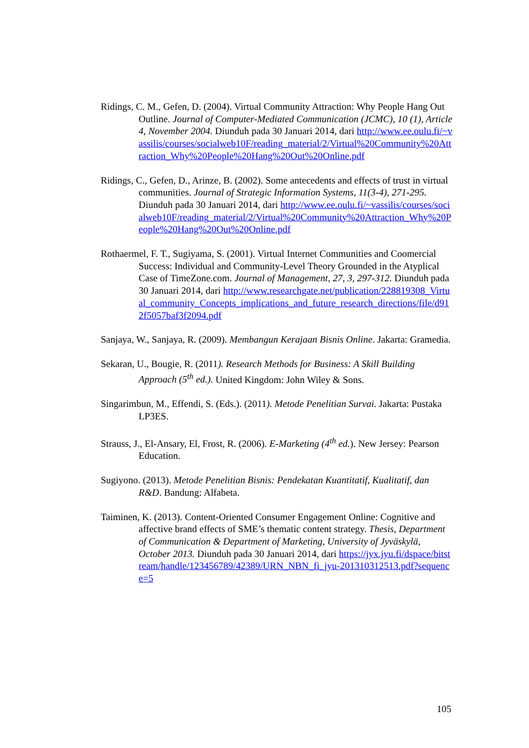Ridings, C. M., Gefen, D. (2004). Virtual Community Attraction: Why People Hang Out Outline. Journal of Computer-Mediated Communication (JCMC), 10 (1), Article 4, November 2004. Diunduh pada 30 Januari 2014, dari http://www.ee.oulu.fi/~vassilis/courses/socialweb10F/reading_material/2/Virtual%20Community%20Attraction_Why%20People%20Hang%20Out%20Online.pdf
Ridings, C., Gefen, D., Arinze, B. (2002). Some antecedents and effects of trust in virtual communities. Journal of Strategic Information Systems, 11(3-4), 271-295. Diunduh pada 30 Januari 2014, dari http://www.ee.oulu.fi/~vassilis/courses/socialweb10F/reading_material/2/Virtual%20Community%20Attraction_Why%20People%20Hang%20Out%20Online.pdf
Rothaermel, F. T., Sugiyama, S. (2001). Virtual Internet Communities and Coomercial Success: Individual and Community-Level Theory Grounded in the Atyplical Case of TimeZone.com. Journal of Management, 27, 3, 297-312. Diunduh pada 30 Januari 2014, dari http://www.researchgate.net/publication/228819308_Virtual_community_Concepts_implications_and_future_research_directions/file/d912f5057baf3f2094.pdf
Sanjaya, W., Sanjaya, R. (2009). Membangun Kerajaan Bisnis Online. Jakarta: Gramedia.
Sekaran, U., Bougie, R. (2011). Research Methods for Business: A Skill Building Approach (5<sup>th</sup> ed.). United Kingdom: John Wiley & Sons.
Singarimbun, M., Effendi, S. (Eds.). (2011). Metode Penelitian Survai. Jakarta: Pustaka LP3ES.
Strauss, J., El-Ansary, El, Frost, R. (2006). E-Marketing (4<sup>th</sup> ed.). New Jersey: Pearson Education.
Sugiyono. (2013). Metode Penelitian Bisnis: Pendekatan Kuantitatif, Kualitatif, dan R&D. Bandung: Alfabeta.
Taiminen, K. (2013). Content-Oriented Consumer Engagement Online: Cognitive and affective brand effects of SME’s thematic content strategy. Thesis, Department of Communication & Department of Marketing, University of Jyväskylä, October 2013. Diunduh pada 30 Januari 2014, dari https://jyx.jyu.fi/dspace/bitstream/handle/123456789/42389/URN_NBN_fi_jyu-201310312513.pdf?sequence=5
105